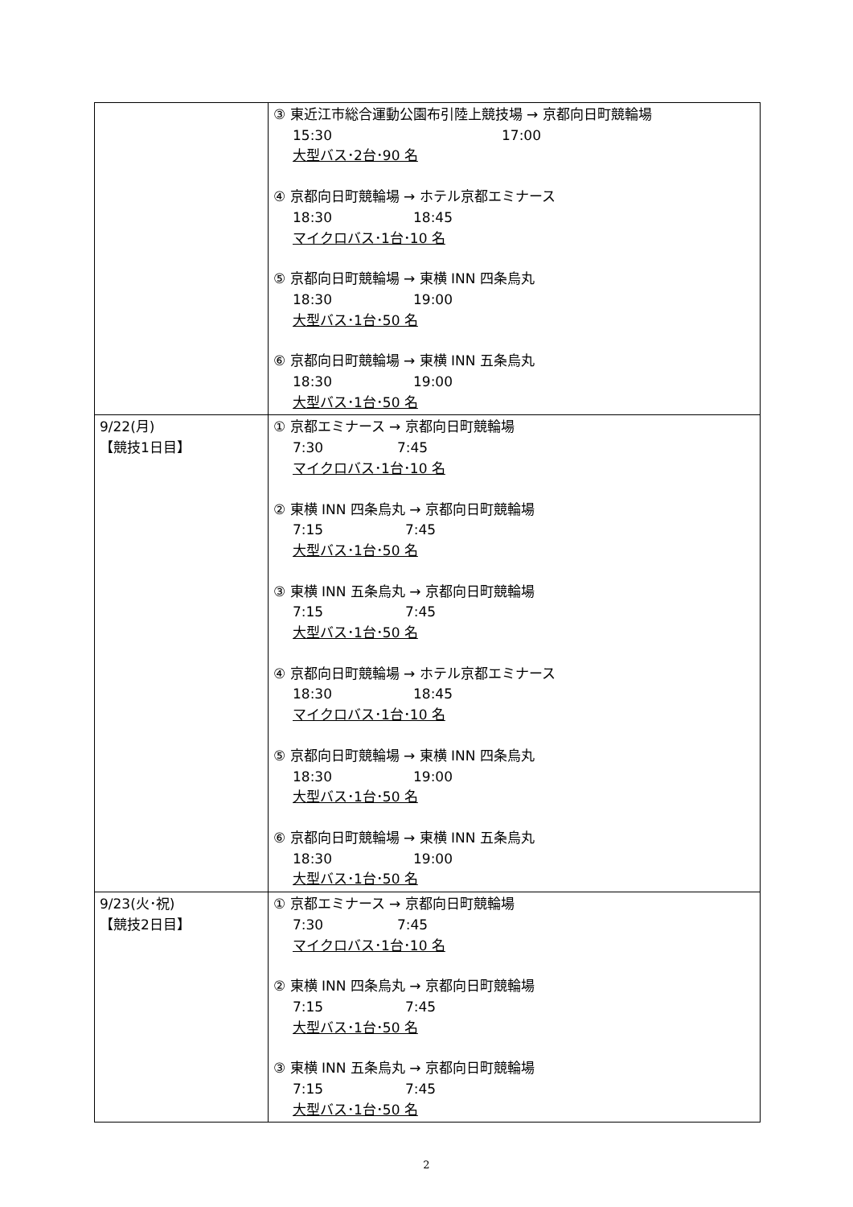| | ③ 東近江市総合運動公園布引陸上競技場 → 京都向日町競輪場 15:30 17:00 大型バス･2台･90 名 ④ 京都向日町競輪場 → ホテル京都エミナース 18:30 18:45 マイクロバス･1台･10 名 ⑤ 京都向日町競輪場 → 東横 INN 四条烏丸 18:30 19:00 大型バス･1台･50 名 ⑥ 京都向日町競輪場 → 東横 INN 五条烏丸 18:30 19:00 大型バス･1台･50 名 |
| 9/22(月) 【競技1日目】 | ① 京都エミナース → 京都向日町競輪場 7:30 7:45 マイクロバス･1台･10 名 ② 東横 INN 四条烏丸 → 京都向日町競輪場 7:15 7:45 大型バス･1台･50 名 ③ 東横 INN 五条烏丸 → 京都向日町競輪場 7:15 7:45 大型バス･1台･50 名 ④ 京都向日町競輪場 → ホテル京都エミナース 18:30 18:45 マイクロバス･1台･10 名 ⑤ 京都向日町競輪場 → 東横 INN 四条烏丸 18:30 19:00 大型バス･1台･50 名 ⑥ 京都向日町競輪場 → 東横 INN 五条烏丸 18:30 19:00 大型バス･1台･50 名 |
| 9/23(火･祝) 【競技2日目】 | ① 京都エミナース → 京都向日町競輪場 7:30 7:45 マイクロバス･1台･10 名 ② 東横 INN 四条烏丸 → 京都向日町競輪場 7:15 7:45 大型バス･1台･50 名 ③ 東横 INN 五条烏丸 → 京都向日町競輪場 7:15 7:45 大型バス･1台･50 名 |
2